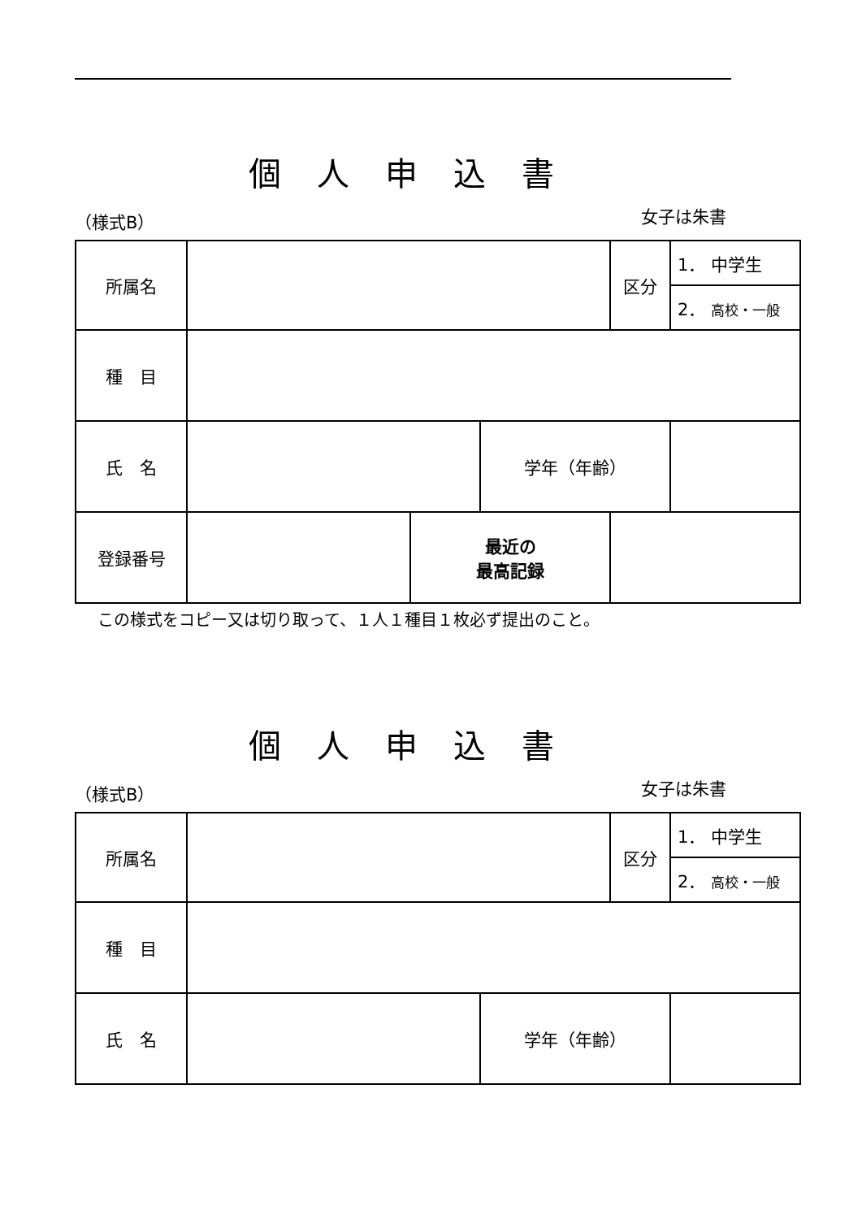個人申込書
（様式B） 女子は朱書
| 所属名 | | | | 区分 | 1． 中学生 |
| | | | | | 2． 高校・一般 |
| 種 目 | | | | | |
| 氏 名 | | | 学年（年齢） | | |
| 登録番号 | | 最近の 最高記録 | | | |
この様式をコピー又は切り取って、１人１種目１枚必ず提出のこと。
個人申込書
（様式B） 女子は朱書
| 所属名 | | | 区分 | 1． 中学生 |
| | | | | 2． 高校・一般 |
| 種 目 | | | | |
| 氏 名 | | 学年（年齢） | | |